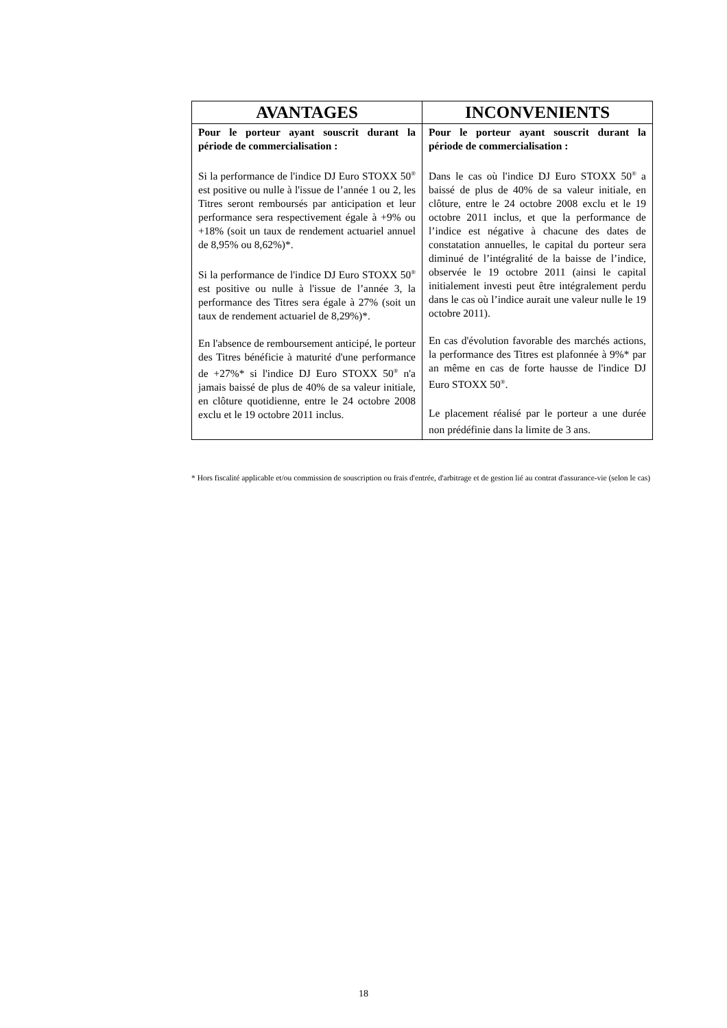| AVANTAGES | INCONVENIENTS |
| --- | --- |
| Pour le porteur ayant souscrit durant la période de commercialisation : Si la performance de l'indice DJ Euro STOXX 50<sup>®</sup> est positive ou nulle à l'issue de l’année 1 ou 2, les Titres seront remboursés par anticipation et leur performance sera respectivement égale à +9% ou +18% (soit un taux de rendement actuariel annuel de 8,95% ou 8,62%)*. Si la performance de l'indice DJ Euro STOXX 50<sup>®</sup> est positive ou nulle à l'issue de l’année 3, la performance des Titres sera égale à 27% (soit un taux de rendement actuariel de 8,29%)*. En l'absence de remboursement anticipé, le porteur des Titres bénéficie à maturité d'une performance de +27%* si l'indice DJ Euro STOXX 50<sup>®</sup> n'a jamais baissé de plus de 40% de sa valeur initiale, en clôture quotidienne, entre le 24 octobre 2008 exclu et le 19 octobre 2011 inclus. | Pour le porteur ayant souscrit durant la période de commercialisation : Dans le cas où l'indice DJ Euro STOXX 50<sup>®</sup> a baissé de plus de 40% de sa valeur initiale, en clôture, entre le 24 octobre 2008 exclu et le 19 octobre 2011 inclus, et que la performance de l’indice est négative à chacune des dates de constatation annuelles, le capital du porteur sera diminué de l’intégralité de la baisse de l’indice, observée le 19 octobre 2011 (ainsi le capital initialement investi peut être intégralement perdu dans le cas où l’indice aurait une valeur nulle le 19 octobre 2011). En cas d'évolution favorable des marchés actions, la performance des Titres est plafonnée à 9%* par an même en cas de forte hausse de l'indice DJ Euro STOXX 50<sup>®</sup>. Le placement réalisé par le porteur a une durée non prédéfinie dans la limite de 3 ans. |
* Hors fiscalité applicable et/ou commission de souscription ou frais d'entrée, d'arbitrage et de gestion lié au contrat d'assurance-vie (selon le cas)
18